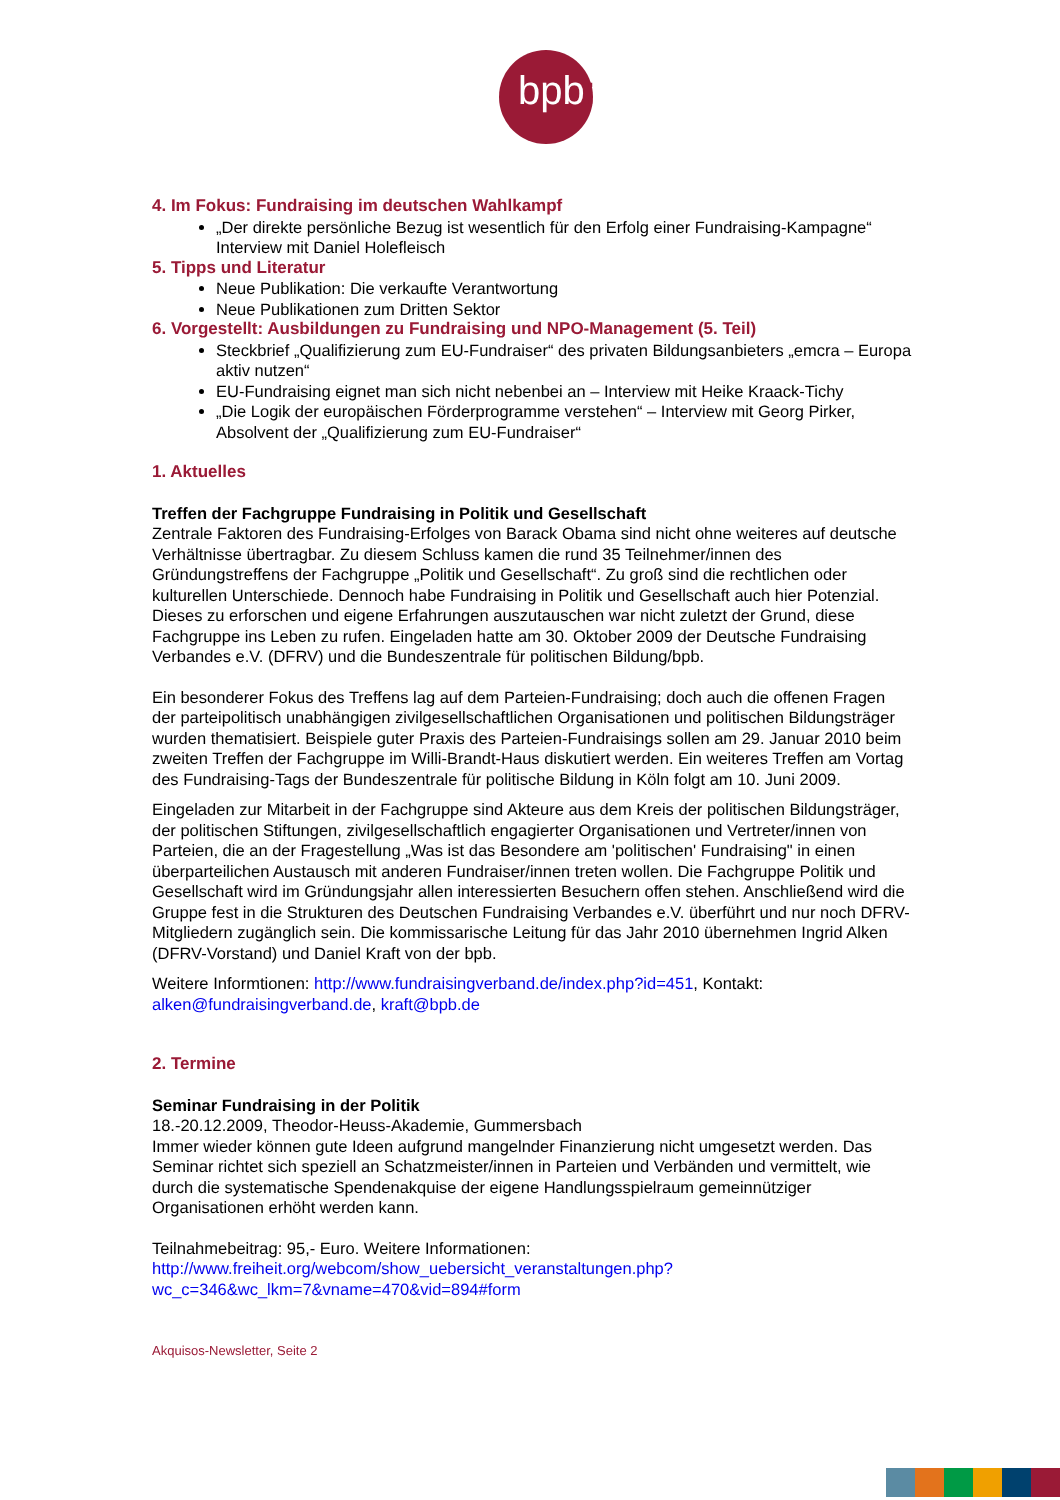bpb:
4. Im Fokus: Fundraising im deutschen Wahlkampf
„Der direkte persönliche Bezug ist wesentlich für den Erfolg einer Fundraising-Kampagne“ Interview mit Daniel Holefleisch
5. Tipps und Literatur
Neue Publikation: Die verkaufte Verantwortung
Neue Publikationen zum Dritten Sektor
6. Vorgestellt: Ausbildungen zu Fundraising und NPO-Management (5. Teil)
Steckbrief „Qualifizierung zum EU-Fundraiser“ des privaten Bildungsanbieters „emcra – Europa aktiv nutzen“
EU-Fundraising eignet man sich nicht nebenbei an – Interview mit Heike Kraack-Tichy
„Die Logik der europäischen Förderprogramme verstehen“ – Interview mit Georg Pirker, Absolvent der „Qualifizierung zum EU-Fundraiser“
1. Aktuelles
Treffen der Fachgruppe Fundraising in Politik und Gesellschaft
Zentrale Faktoren des Fundraising-Erfolges von Barack Obama sind nicht ohne weiteres auf deutsche Verhältnisse übertragbar. Zu diesem Schluss kamen die rund 35 Teilnehmer/innen des Gründungstreffens der Fachgruppe „Politik und Gesellschaft“. Zu groß sind die rechtlichen oder kulturellen Unterschiede. Dennoch habe Fundraising in Politik und Gesellschaft auch hier Potenzial. Dieses zu erforschen und eigene Erfahrungen auszutauschen war nicht zuletzt der Grund, diese Fachgruppe ins Leben zu rufen. Eingeladen hatte am 30. Oktober 2009 der Deutsche Fundraising Verbandes e.V. (DFRV) und die Bundeszentrale für politischen Bildung/bpb.
Ein besonderer Fokus des Treffens lag auf dem Parteien-Fundraising; doch auch die offenen Fragen der parteipolitisch unabhängigen zivilgesellschaftlichen Organisationen und politischen Bildungsträger wurden thematisiert. Beispiele guter Praxis des Parteien-Fundraisings sollen am 29. Januar 2010 beim zweiten Treffen der Fachgruppe im Willi-Brandt-Haus diskutiert werden. Ein weiteres Treffen am Vortag des Fundraising-Tags der Bundeszentrale für politische Bildung in Köln folgt am 10. Juni 2009.
Eingeladen zur Mitarbeit in der Fachgruppe sind Akteure aus dem Kreis der politischen Bildungsträger, der politischen Stiftungen, zivilgesellschaftlich engagierter Organisationen und Vertreter/innen von Parteien, die an der Fragestellung „Was ist das Besondere am 'politischen' Fundraising" in einen überparteilichen Austausch mit anderen Fundraiser/innen treten wollen. Die Fachgruppe Politik und Gesellschaft wird im Gründungsjahr allen interessierten Besuchern offen stehen. Anschließend wird die Gruppe fest in die Strukturen des Deutschen Fundraising Verbandes e.V. überführt und nur noch DFRV-Mitgliedern zugänglich sein. Die kommissarische Leitung für das Jahr 2010 übernehmen Ingrid Alken (DFRV-Vorstand) und Daniel Kraft von der bpb.
Weitere Informtionen: http://www.fundraisingverband.de/index.php?id=451, Kontakt: alken@fundraisingverband.de, kraft@bpb.de
2. Termine
Seminar Fundraising in der Politik
18.-20.12.2009, Theodor-Heuss-Akademie, Gummersbach
Immer wieder können gute Ideen aufgrund mangelnder Finanzierung nicht umgesetzt werden. Das Seminar richtet sich speziell an Schatzmeister/innen in Parteien und Verbänden und vermittelt, wie durch die systematische Spendenakquise der eigene Handlungsspielraum gemeinnütziger Organisationen erhöht werden kann.
Teilnahmebeitrag: 95,- Euro. Weitere Informationen:
http://www.freiheit.org/webcom/show_uebersicht_veranstaltungen.php?
wc_c=346&wc_lkm=7&vname=470&vid=894#form
Akquisos-Newsletter, Seite 2